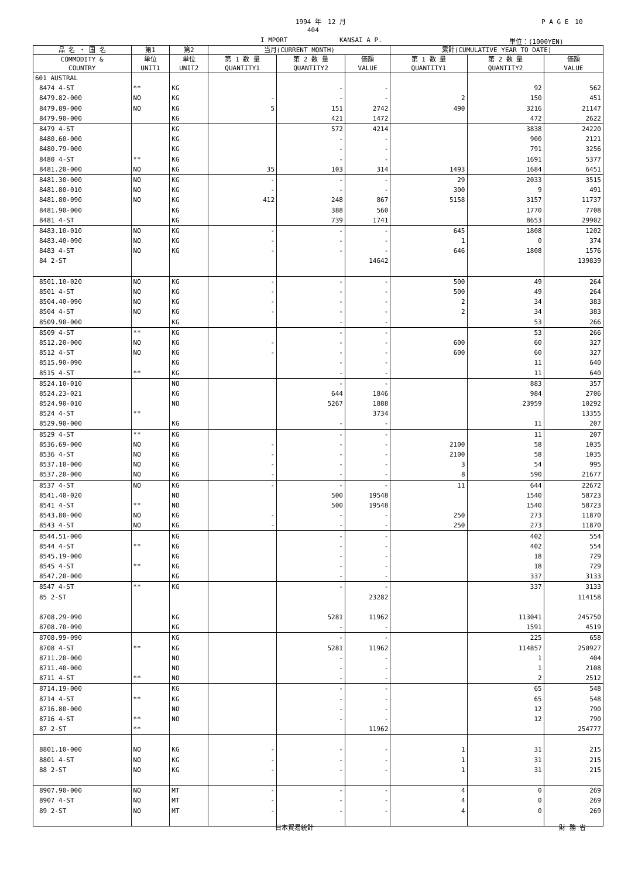1994 年　12 月 P A G E　10
404
I MPORT KANSAI A P. 単位：(1000YEN)
| 品 名 ・ 国 名 | 第1 | 第2 | 当月(CURRENT MONTH) | | | 累計(CUMULATIVE YEAR TO DATE) | | |
| --- | --- | --- | --- | --- | --- | --- | --- | --- |
| COMMODITY & COUNTRY | 単位 UNIT1 | 単位 UNIT2 | 第 1 数 量 QUANTITY1 | 第 2 数 量 QUANTITY2 | 価額 VALUE | 第 1 数 量 QUANTITY1 | 第 2 数 量 QUANTITY2 | 価額 VALUE |
| 601 AUSTRAL | | | | | | | | |
| 8474 4-ST | ** | KG | | - | - | | 92 | 562 |
| 8479.82-000 | NO | KG | - | - | - | 2 | 150 | 451 |
| 8479.89-000 | NO | KG | 5 | 151 | 2742 | 490 | 3216 | 21147 |
| 8479.90-000 | | KG | | 421 | 1472 | | 472 | 2622 |
| 8479 4-ST | | KG | | 572 | 4214 | | 3838 | 24220 |
| 8480.60-000 | | KG | | - | - | | 900 | 2121 |
| 8480.79-000 | | KG | | - | - | | 791 | 3256 |
| 8480 4-ST | ** | KG | | - | - | | 1691 | 5377 |
| 8481.20-000 | NO | KG | 35 | 103 | 314 | 1493 | 1684 | 6451 |
| 8481.30-000 | NO | KG | - | - | - | 29 | 2033 | 3515 |
| 8481.80-010 | NO | KG | - | - | - | 300 | 9 | 491 |
| 8481.80-090 | NO | KG | 412 | 248 | 867 | 5158 | 3157 | 11737 |
| 8481.90-000 | | KG | | 388 | 560 | | 1770 | 7708 |
| 8481 4-ST | | KG | | 739 | 1741 | | 8653 | 29902 |
| 8483.10-010 | NO | KG | - | - | - | 645 | 1808 | 1202 |
| 8483.40-090 | NO | KG | - | - | - | 1 | 0 | 374 |
| 8483 4-ST | NO | KG | - | - | - | 646 | 1808 | 1576 |
| 84 2-ST | | | | | 14642 | | | 139839 |
| 8501.10-020 | NO | KG | - | - | - | 500 | 49 | 264 |
| 8501 4-ST | NO | KG | - | - | - | 500 | 49 | 264 |
| 8504.40-090 | NO | KG | - | - | - | 2 | 34 | 383 |
| 8504 4-ST | NO | KG | - | - | - | 2 | 34 | 383 |
| 8509.90-000 | | KG | | - | - | | 53 | 266 |
| 8509 4-ST | ** | KG | | - | - | | 53 | 266 |
| 8512.20-000 | NO | KG | - | - | - | 600 | 60 | 327 |
| 8512 4-ST | NO | KG | - | - | - | 600 | 60 | 327 |
| 8515.90-090 | | KG | | - | - | | 11 | 640 |
| 8515 4-ST | ** | KG | | - | - | | 11 | 640 |
| 8524.10-010 | | NO | | - | - | | 883 | 357 |
| 8524.23-021 | | KG | | 644 | 1846 | | 984 | 2706 |
| 8524.90-010 | | NO | | 5267 | 1888 | | 23959 | 10292 |
| 8524 4-ST | ** | | | | 3734 | | | 13355 |
| 8529.90-000 | | KG | | - | - | | 11 | 207 |
| 8529 4-ST | ** | KG | | - | - | | 11 | 207 |
| 8536.69-000 | NO | KG | - | - | - | 2100 | 58 | 1035 |
| 8536 4-ST | NO | KG | - | - | - | 2100 | 58 | 1035 |
| 8537.10-000 | NO | KG | - | - | - | 3 | 54 | 995 |
| 8537.20-000 | NO | KG | - | - | - | 8 | 590 | 21677 |
| 8537 4-ST | NO | KG | - | - | - | 11 | 644 | 22672 |
| 8541.40-020 | | NO | | 500 | 19548 | | 1540 | 58723 |
| 8541 4-ST | ** | NO | | 500 | 19548 | | 1540 | 58723 |
| 8543.80-000 | NO | KG | - | - | - | 250 | 273 | 11870 |
| 8543 4-ST | NO | KG | - | - | - | 250 | 273 | 11870 |
| 8544.51-000 | | KG | | - | - | | 402 | 554 |
| 8544 4-ST | ** | KG | | - | - | | 402 | 554 |
| 8545.19-000 | | KG | | - | - | | 18 | 729 |
| 8545 4-ST | ** | KG | | - | - | | 18 | 729 |
| 8547.20-000 | | KG | | - | - | | 337 | 3133 |
| 8547 4-ST | ** | KG | | - | - | | 337 | 3133 |
| 85 2-ST | | | | | 23282 | | | 114158 |
| 8708.29-090 | | KG | | 5281 | 11962 | | 113041 | 245750 |
| 8708.70-090 | | KG | | - | - | | 1591 | 4519 |
| 8708.99-090 | | KG | | - | - | | 225 | 658 |
| 8708 4-ST | ** | KG | | 5281 | 11962 | | 114857 | 250927 |
| 8711.20-000 | | NO | | - | - | | 1 | 404 |
| 8711.40-000 | | NO | | - | - | | 1 | 2108 |
| 8711 4-ST | ** | NO | | - | - | | 2 | 2512 |
| 8714.19-000 | | KG | | - | - | | 65 | 548 |
| 8714 4-ST | ** | KG | | - | - | | 65 | 548 |
| 8716.80-000 | | NO | | - | - | | 12 | 790 |
| 8716 4-ST | ** | NO | | - | - | | 12 | 790 |
| 87 2-ST | ** | | | | 11962 | | | 254777 |
| 8801.10-000 | NO | KG | - | - | - | 1 | 31 | 215 |
| 8801 4-ST | NO | KG | - | - | - | 1 | 31 | 215 |
| 88 2-ST | NO | KG | - | - | - | 1 | 31 | 215 |
| 8907.90-000 | NO | MT | - | - | - | 4 | 0 | 269 |
| 8907 4-ST | NO | MT | - | - | - | 4 | 0 | 269 |
| 89 2-ST | NO | MT | - | - | - | 4 | 0 | 269 |
日本貿易統計 財 務 省